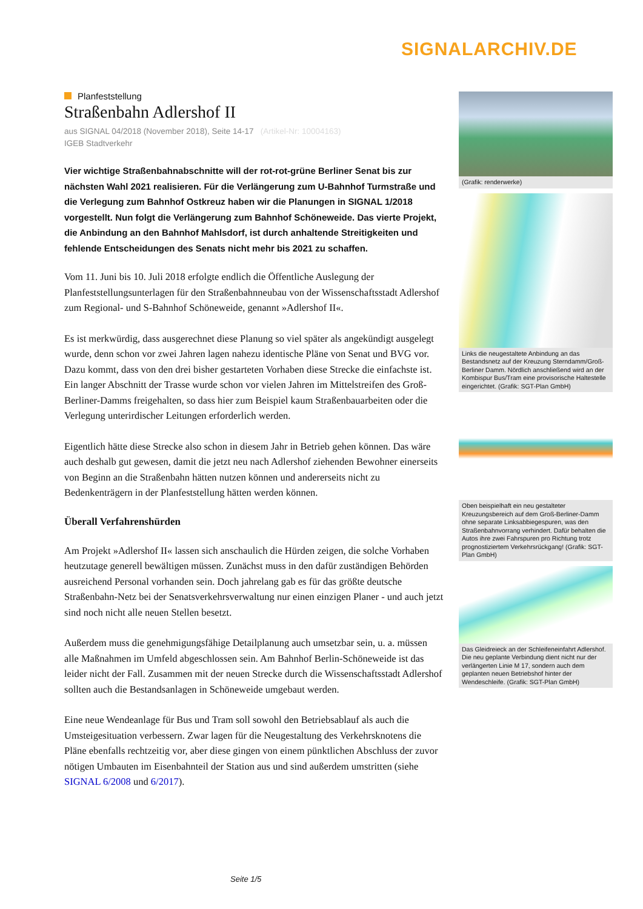SIGNALARCHIV.DE
Planfeststellung
Straßenbahn Adlershof II
aus SIGNAL 04/2018 (November 2018), Seite 14-17 (Artikel-Nr: 10004163)
IGEB Stadtverkehr
Vier wichtige Straßenbahnabschnitte will der rot-rot-grüne Berliner Senat bis zur nächsten Wahl 2021 realisieren. Für die Verlängerung zum U-Bahnhof Turmstraße und die Verlegung zum Bahnhof Ostkreuz haben wir die Planungen in SIGNAL 1/2018 vorgestellt. Nun folgt die Verlängerung zum Bahnhof Schöneweide. Das vierte Projekt, die Anbindung an den Bahnhof Mahlsdorf, ist durch anhaltende Streitigkeiten und fehlende Entscheidungen des Senats nicht mehr bis 2021 zu schaffen.
Vom 11. Juni bis 10. Juli 2018 erfolgte endlich die Öffentliche Auslegung der Planfeststellungsunterlagen für den Straßenbahnneubau von der Wissenschaftsstadt Adlershof zum Regional- und S-Bahnhof Schöneweide, genannt »Adlershof II«.
Es ist merkwürdig, dass ausgerechnet diese Planung so viel später als angekündigt ausgelegt wurde, denn schon vor zwei Jahren lagen nahezu identische Pläne von Senat und BVG vor. Dazu kommt, dass von den drei bisher gestarteten Vorhaben diese Strecke die einfachste ist. Ein langer Abschnitt der Trasse wurde schon vor vielen Jahren im Mittelstreifen des Groß-Berliner-Damms freigehalten, so dass hier zum Beispiel kaum Straßenbauarbeiten oder die Verlegung unterirdischer Leitungen erforderlich werden.
Eigentlich hätte diese Strecke also schon in diesem Jahr in Betrieb gehen können. Das wäre auch deshalb gut gewesen, damit die jetzt neu nach Adlershof ziehenden Bewohner einerseits von Beginn an die Straßenbahn hätten nutzen können und andererseits nicht zu Bedenkenträgern in der Planfeststellung hätten werden können.
Überall Verfahrenshürden
Am Projekt »Adlershof II« lassen sich anschaulich die Hürden zeigen, die solche Vorhaben heutzutage generell bewältigen müssen. Zunächst muss in den dafür zuständigen Behörden ausreichend Personal vorhanden sein. Doch jahrelang gab es für das größte deutsche Straßenbahn-Netz bei der Senatsverkehrsverwaltung nur einen einzigen Planer - und auch jetzt sind noch nicht alle neuen Stellen besetzt.
Außerdem muss die genehmigungsfähige Detailplanung auch umsetzbar sein, u. a. müssen alle Maßnahmen im Umfeld abgeschlossen sein. Am Bahnhof Berlin-Schöneweide ist das leider nicht der Fall. Zusammen mit der neuen Strecke durch die Wissenschaftsstadt Adlershof sollten auch die Bestandsanlagen in Schöneweide umgebaut werden.
Eine neue Wendeanlage für Bus und Tram soll sowohl den Betriebsablauf als auch die Umsteigesituation verbessern. Zwar lagen für die Neugestaltung des Verkehrsknotens die Pläne ebenfalls rechtzeitig vor, aber diese gingen von einem pünktlichen Abschluss der zuvor nötigen Umbauten im Eisenbahnteil der Station aus und sind außerdem umstritten (siehe SIGNAL 6/2008 und 6/2017).
(Grafik: renderwerke)
Links die neugestaltete Anbindung an das Bestandsnetz auf der Kreuzung Sterndamm/Groß-Berliner Damm. Nördlich anschließend wird an der Kombispur Bus/Tram eine provisorische Haltestelle eingerichtet. (Grafik: SGT-Plan GmbH)
Oben beispielhaft ein neu gestalteter Kreuzungsbereich auf dem Groß-Berliner-Damm ohne separate Linksabbiegespuren, was den Straßenbahnvorrang verhindert. Dafür behalten die Autos ihre zwei Fahrspuren pro Richtung trotz prognostiziertem Verkehrsrückgang! (Grafik: SGT-Plan GmbH)
Das Gleidreieck an der Schleifeneinfahrt Adlershof. Die neu geplante Verbindung dient nicht nur der verlängerten Linie M 17, sondern auch dem geplanten neuen Betriebshof hinter der Wendeschleife. (Grafik: SGT-Plan GmbH)
Seite 1/5